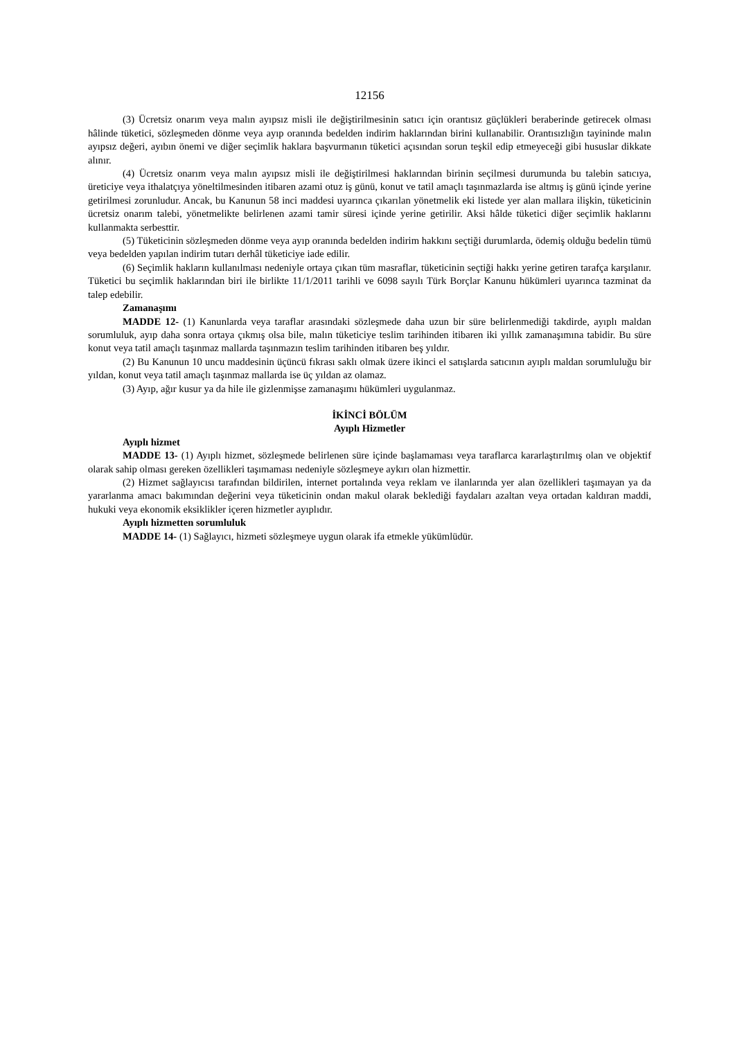12156
(3) Ücretsiz onarım veya malın ayıpsız misli ile değiştirilmesinin satıcı için orantısız güçlükleri beraberinde getirecek olması hâlinde tüketici, sözleşmeden dönme veya ayıp oranında bedelden indirim haklarından birini kullanabilir. Orantısızlığın tayininde malın ayıpsız değeri, ayıbın önemi ve diğer seçimlik haklara başvurmanın tüketici açısından sorun teşkil edip etmeyeceği gibi hususlar dikkate alınır.
(4) Ücretsiz onarım veya malın ayıpsız misli ile değiştirilmesi haklarından birinin seçilmesi durumunda bu talebin satıcıya, üreticiye veya ithalatçıya yöneltilmesinden itibaren azami otuz iş günü, konut ve tatil amaçlı taşınmazlarda ise altmış iş günü içinde yerine getirilmesi zorunludur. Ancak, bu Kanunun 58 inci maddesi uyarınca çıkarılan yönetmelik eki listede yer alan mallara ilişkin, tüketicinin ücretsiz onarım talebi, yönetmelikte belirlenen azami tamir süresi içinde yerine getirilir. Aksi hâlde tüketici diğer seçimlik haklarını kullanmakta serbesttir.
(5) Tüketicinin sözleşmeden dönme veya ayıp oranında bedelden indirim hakkını seçtiği durumlarda, ödemiş olduğu bedelin tümü veya bedelden yapılan indirim tutarı derhâl tüketiciye iade edilir.
(6) Seçimlik hakların kullanılması nedeniyle ortaya çıkan tüm masraflar, tüketicinin seçtiği hakkı yerine getiren tarafça karşılanır. Tüketici bu seçimlik haklarından biri ile birlikte 11/1/2011 tarihli ve 6098 sayılı Türk Borçlar Kanunu hükümleri uyarınca tazminat da talep edebilir.
Zamanaşımı
MADDE 12- (1) Kanunlarda veya taraflar arasındaki sözleşmede daha uzun bir süre belirlenmediği takdirde, ayıplı maldan sorumluluk, ayıp daha sonra ortaya çıkmış olsa bile, malın tüketiciye teslim tarihinden itibaren iki yıllık zamanaşımına tabidir. Bu süre konut veya tatil amaçlı taşınmaz mallarda taşınmazın teslim tarihinden itibaren beş yıldır.
(2) Bu Kanunun 10 uncu maddesinin üçüncü fıkrası saklı olmak üzere ikinci el satışlarda satıcının ayıplı maldan sorumluluğu bir yıldan, konut veya tatil amaçlı taşınmaz mallarda ise üç yıldan az olamaz.
(3) Ayıp, ağır kusur ya da hile ile gizlenmişse zamanaşımı hükümleri uygulanmaz.
İKİNCİ BÖLÜM
Ayıplı Hizmetler
Ayıplı hizmet
MADDE 13- (1) Ayıplı hizmet, sözleşmede belirlenen süre içinde başlamaması veya taraflarca kararlaştırılmış olan ve objektif olarak sahip olması gereken özellikleri taşımaması nedeniyle sözleşmeye aykırı olan hizmettir.
(2) Hizmet sağlayıcısı tarafından bildirilen, internet portalında veya reklam ve ilanlarında yer alan özellikleri taşımayan ya da yararlanma amacı bakımından değerini veya tüketicinin ondan makul olarak beklediği faydaları azaltan veya ortadan kaldıran maddi, hukuki veya ekonomik eksiklikler içeren hizmetler ayıplıdır.
Ayıplı hizmetten sorumluluk
MADDE 14- (1) Sağlayıcı, hizmeti sözleşmeye uygun olarak ifa etmekle yükümlüdür.